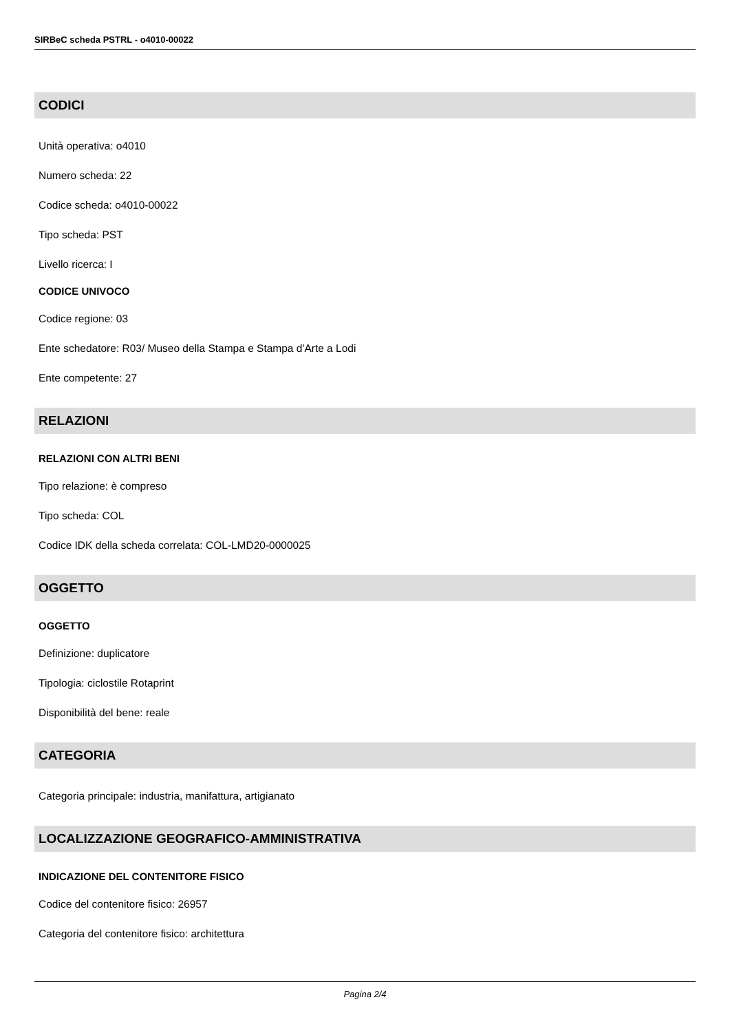SIRBeC scheda PSTRL - o4010-00022
CODICI
Unità operativa: o4010
Numero scheda: 22
Codice scheda: o4010-00022
Tipo scheda: PST
Livello ricerca: I
CODICE UNIVOCO
Codice regione: 03
Ente schedatore: R03/ Museo della Stampa e Stampa d'Arte a Lodi
Ente competente: 27
RELAZIONI
RELAZIONI CON ALTRI BENI
Tipo relazione: è compreso
Tipo scheda: COL
Codice IDK della scheda correlata: COL-LMD20-0000025
OGGETTO
OGGETTO
Definizione: duplicatore
Tipologia: ciclostile Rotaprint
Disponibilità del bene: reale
CATEGORIA
Categoria principale: industria, manifattura, artigianato
LOCALIZZAZIONE GEOGRAFICO-AMMINISTRATIVA
INDICAZIONE DEL CONTENITORE FISICO
Codice del contenitore fisico: 26957
Categoria del contenitore fisico: architettura
Pagina 2/4